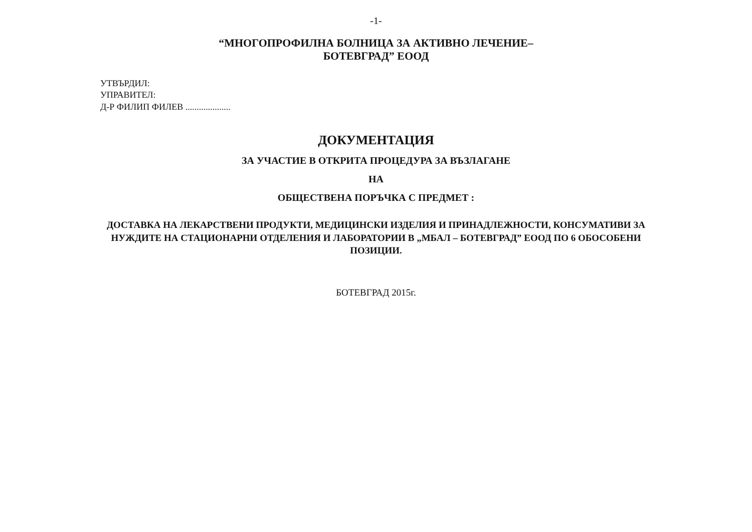-1-
“МНОГОПРОФИЛНА БОЛНИЦА ЗА АКТИВНО ЛЕЧЕНИЕ–
БОТЕВГРАД” ЕООД
УТВЪРДИЛ:
УПРАВИТЕЛ:
Д-Р ФИЛИП ФИЛЕВ ....................
ДОКУМЕНТАЦИЯ
ЗА УЧАСТИЕ В ОТКРИТА ПРОЦЕДУРА ЗА ВЪЗЛАГАНЕ
НА
ОБЩЕСТВЕНА ПОРЪЧКА С ПРЕДМЕТ :
ДОСТАВКА НА ЛЕКАРСТВЕНИ ПРОДУКТИ, МЕДИЦИНСКИ ИЗДЕЛИЯ И ПРИНАДЛЕЖНОСТИ, КОНСУМАТИВИ ЗА НУЖДИТЕ НА СТАЦИОНАРНИ ОТДЕЛЕНИЯ И ЛАБОРАТОРИИ В „МБАЛ – БОТЕВГРАД” ЕООД ПО 6 ОБОСОБЕНИ ПОЗИЦИИ.
БОТЕВГРАД 2015г.